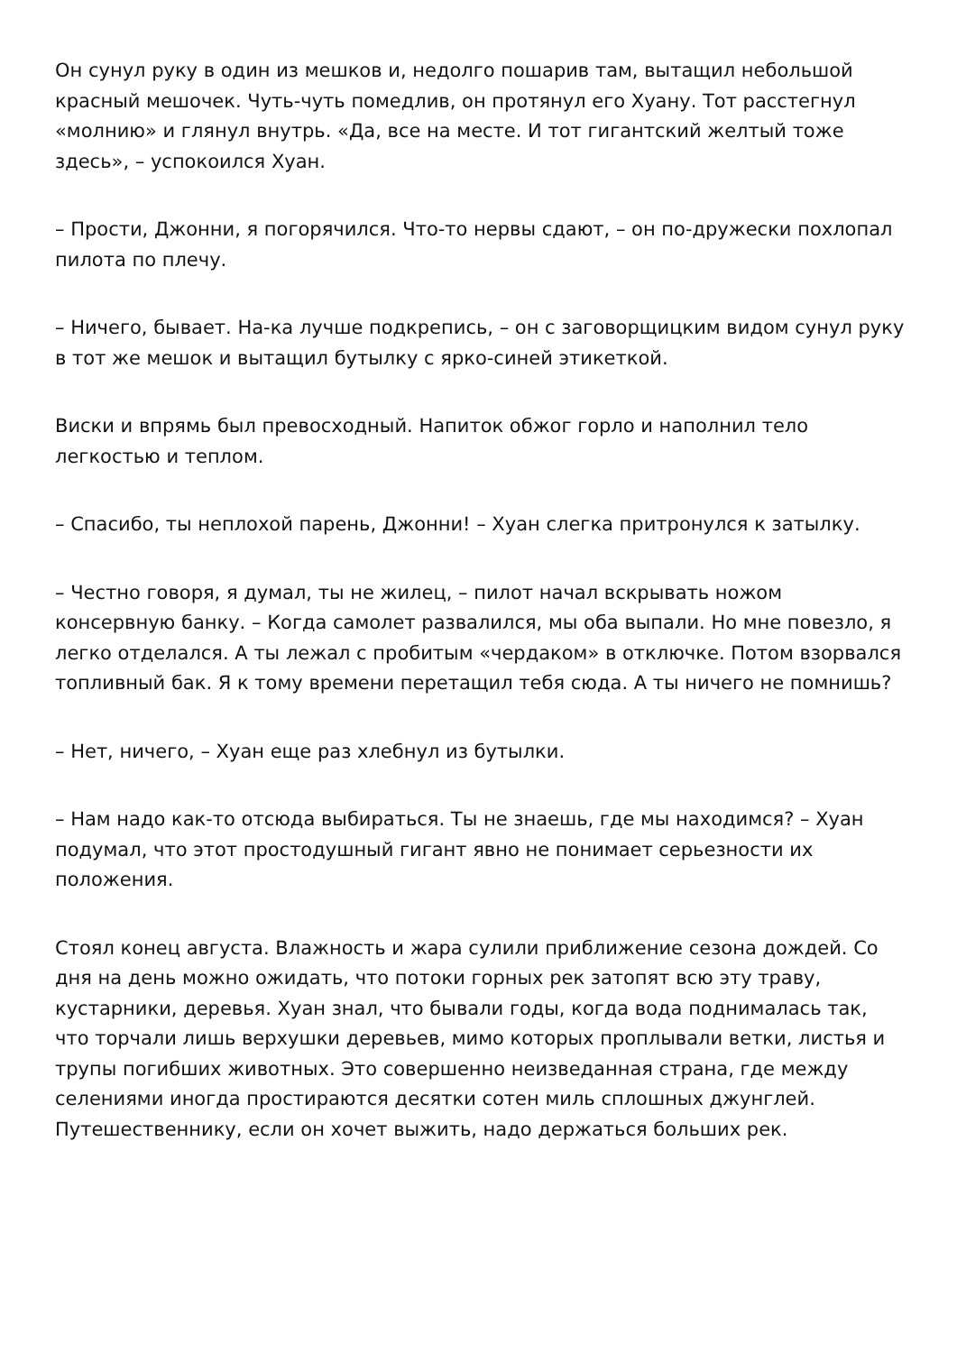Он сунул руку в один из мешков и, недолго пошарив там, вытащил небольшой красный мешочек. Чуть-чуть помедлив, он протянул его Хуану. Тот расстегнул «молнию» и глянул внутрь. «Да, все на месте. И тот гигантский желтый тоже здесь», – успокоился Хуан.
– Прости, Джонни, я погорячился. Что-то нервы сдают, – он по-дружески похлопал пилота по плечу.
– Ничего, бывает. На-ка лучше подкрепись, – он с заговорщицким видом сунул руку в тот же мешок и вытащил бутылку с ярко-синей этикеткой.
Виски и впрямь был превосходный. Напиток обжог горло и наполнил тело легкостью и теплом.
– Спасибо, ты неплохой парень, Джонни! – Хуан слегка притронулся к затылку.
– Честно говоря, я думал, ты не жилец, – пилот начал вскрывать ножом консервную банку. – Когда самолет развалился, мы оба выпали. Но мне повезло, я легко отделался. А ты лежал с пробитым «чердаком» в отключке. Потом взорвался топливный бак. Я к тому времени перетащил тебя сюда. А ты ничего не помнишь?
– Нет, ничего, – Хуан еще раз хлебнул из бутылки.
– Нам надо как-то отсюда выбираться. Ты не знаешь, где мы находимся? – Хуан подумал, что этот простодушный гигант явно не понимает серьезности их положения.
Стоял конец августа. Влажность и жара сулили приближение сезона дождей. Со дня на день можно ожидать, что потоки горных рек затопят всю эту траву, кустарники, деревья. Хуан знал, что бывали годы, когда вода поднималась так, что торчали лишь верхушки деревьев, мимо которых проплывали ветки, листья и трупы погибших животных. Это совершенно неизведанная страна, где между селениями иногда простираются десятки сотен миль сплошных джунглей. Путешественнику, если он хочет выжить, надо держаться больших рек.